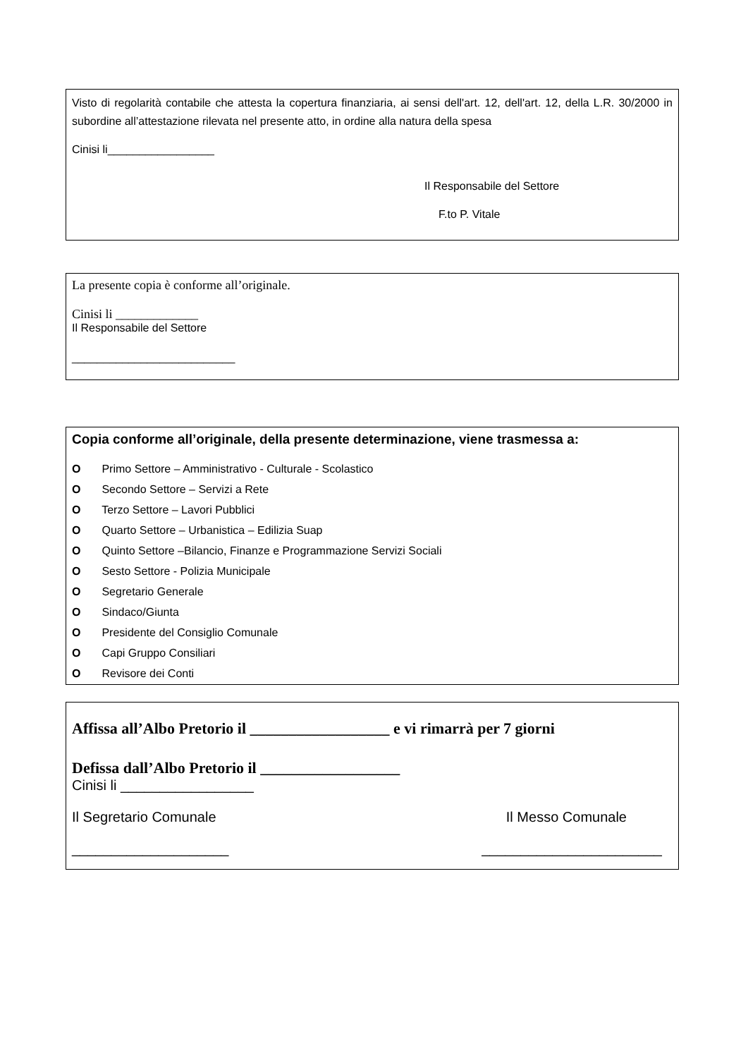Visto di regolarità contabile che attesta la copertura finanziaria, ai sensi dell'art. 12, dell'art. 12, della L.R. 30/2000 in subordine all’attestazione rilevata nel presente atto, in ordine alla natura della spesa
Cinisi li_________________
Il Responsabile del Settore
F.to P. Vitale
La presente copia è conforme all’originale.
Cinisi li _____________
Il Responsabile del Settore
__________________________
Copia conforme all’originale, della presente determinazione, viene trasmessa a:
O Primo Settore – Amministrativo - Culturale - Scolastico
O Secondo Settore – Servizi a Rete
O Terzo Settore – Lavori Pubblici
O Quarto Settore – Urbanistica – Edilizia Suap
O Quinto Settore –Bilancio, Finanze e Programmazione Servizi Sociali
O Sesto Settore - Polizia Municipale
O Segretario Generale
O Sindaco/Giunta
O Presidente del Consiglio Comunale
O Capi Gruppo Consiliari
O Revisore dei Conti
Affissa all’Albo Pretorio il __________________ e vi rimarrà per 7 giorni
Defissa dall’Albo Pretorio il __________________
Cinisi li _________________
Il Segretario Comunale Il Messo Comunale
____________________ _______________________